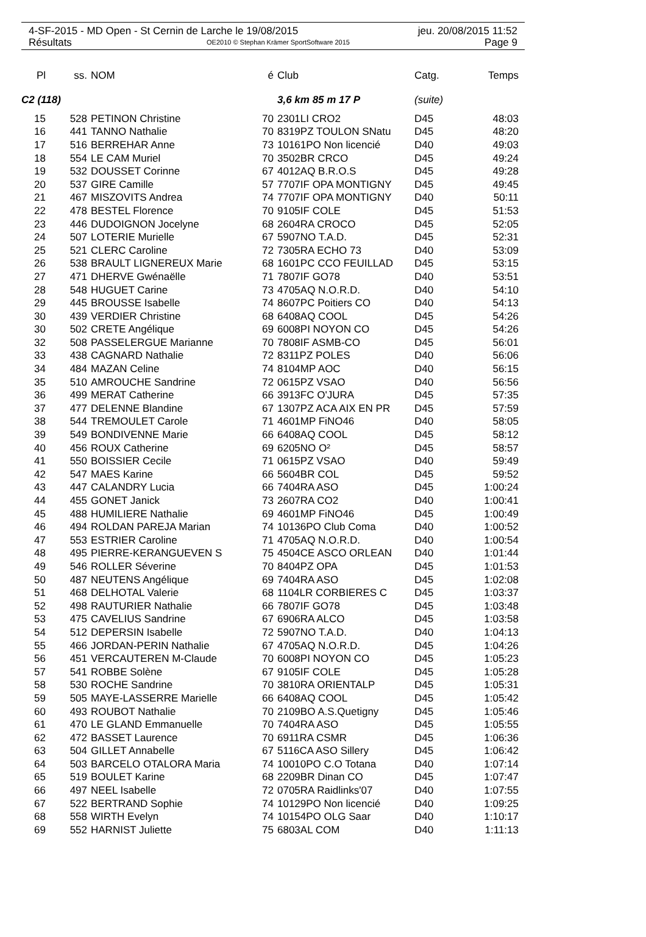4-SF-2015 - MD Open - St Cernin de Larche le 19/08/2015 jeu. 20/08/2015 11:52
Résultats OE2010 © Stephan Krämer SportSoftware 2015 Page 9
| Pl | ss. | NOM | é | Club | Catg. | Temps |
| --- | --- | --- | --- | --- | --- | --- |
| C2 (118) | | | | 3,6 km 85 m 17 P | (suite) | |
| 15 | 528 | PETINON Christine | 70 | 2301LI CRO2 | D45 | 48:03 |
| 16 | 441 | TANNO Nathalie | 70 | 8319PZ TOULON SNatu | D45 | 48:20 |
| 17 | 516 | BERREHAR Anne | 73 | 10161PO Non licencié | D40 | 49:03 |
| 18 | 554 | LE CAM Muriel | 70 | 3502BR CRCO | D45 | 49:24 |
| 19 | 532 | DOUSSET Corinne | 67 | 4012AQ B.R.O.S | D45 | 49:28 |
| 20 | 537 | GIRE Camille | 57 | 7707IF OPA MONTIGNY | D45 | 49:45 |
| 21 | 467 | MISZOVITS Andrea | 74 | 7707IF OPA MONTIGNY | D40 | 50:11 |
| 22 | 478 | BESTEL Florence | 70 | 9105IF COLE | D45 | 51:53 |
| 23 | 446 | DUDOIGNON Jocelyne | 68 | 2604RA CROCO | D45 | 52:05 |
| 24 | 507 | LOTERIE Murielle | 67 | 5907NO T.A.D. | D45 | 52:31 |
| 25 | 521 | CLERC Caroline | 72 | 7305RA ECHO 73 | D40 | 53:09 |
| 26 | 538 | BRAULT LIGNEREUX Marie | 68 | 1601PC CCO FEUILLAD | D45 | 53:15 |
| 27 | 471 | DHERVE Gwénaëlle | 71 | 7807IF GO78 | D40 | 53:51 |
| 28 | 548 | HUGUET Carine | 73 | 4705AQ N.O.R.D. | D40 | 54:10 |
| 29 | 445 | BROUSSE Isabelle | 74 | 8607PC Poitiers CO | D40 | 54:13 |
| 30 | 439 | VERDIER Christine | 68 | 6408AQ COOL | D45 | 54:26 |
| 30 | 502 | CRETE Angélique | 69 | 6008PI NOYON CO | D45 | 54:26 |
| 32 | 508 | PASSELERGUE Marianne | 70 | 7808IF ASMB-CO | D45 | 56:01 |
| 33 | 438 | CAGNARD Nathalie | 72 | 8311PZ POLES | D40 | 56:06 |
| 34 | 484 | MAZAN Celine | 74 | 8104MP AOC | D40 | 56:15 |
| 35 | 510 | AMROUCHE Sandrine | 72 | 0615PZ VSAO | D40 | 56:56 |
| 36 | 499 | MERAT Catherine | 66 | 3913FC O'JURA | D45 | 57:35 |
| 37 | 477 | DELENNE Blandine | 67 | 1307PZ ACA AIX EN PR | D45 | 57:59 |
| 38 | 544 | TREMOULET Carole | 71 | 4601MP FiNO46 | D40 | 58:05 |
| 39 | 549 | BONDIVENNE Marie | 66 | 6408AQ COOL | D45 | 58:12 |
| 40 | 456 | ROUX Catherine | 69 | 6205NO O² | D45 | 58:57 |
| 41 | 550 | BOISSIER Cecile | 71 | 0615PZ VSAO | D40 | 59:49 |
| 42 | 547 | MAES Karine | 66 | 5604BR COL | D45 | 59:52 |
| 43 | 447 | CALANDRY Lucia | 66 | 7404RA ASO | D45 | 1:00:24 |
| 44 | 455 | GONET Janick | 73 | 2607RA CO2 | D40 | 1:00:41 |
| 45 | 488 | HUMILIERE Nathalie | 69 | 4601MP FiNO46 | D45 | 1:00:49 |
| 46 | 494 | ROLDAN PAREJA Marian | 74 | 10136PO Club Coma | D40 | 1:00:52 |
| 47 | 553 | ESTRIER Caroline | 71 | 4705AQ N.O.R.D. | D40 | 1:00:54 |
| 48 | 495 | PIERRE-KERANGUEVEN S | 75 | 4504CE ASCO ORLEAN | D40 | 1:01:44 |
| 49 | 546 | ROLLER Séverine | 70 | 8404PZ OPA | D45 | 1:01:53 |
| 50 | 487 | NEUTENS Angélique | 69 | 7404RA ASO | D45 | 1:02:08 |
| 51 | 468 | DELHOTAL Valerie | 68 | 1104LR CORBIERES C | D45 | 1:03:37 |
| 52 | 498 | RAUTURIER Nathalie | 66 | 7807IF GO78 | D45 | 1:03:48 |
| 53 | 475 | CAVELIUS Sandrine | 67 | 6906RA ALCO | D45 | 1:03:58 |
| 54 | 512 | DEPERSIN Isabelle | 72 | 5907NO T.A.D. | D40 | 1:04:13 |
| 55 | 466 | JORDAN-PERIN Nathalie | 67 | 4705AQ N.O.R.D. | D45 | 1:04:26 |
| 56 | 451 | VERCAUTEREN M-Claude | 70 | 6008PI NOYON CO | D45 | 1:05:23 |
| 57 | 541 | ROBBE Solène | 67 | 9105IF COLE | D45 | 1:05:28 |
| 58 | 530 | ROCHE Sandrine | 70 | 3810RA ORIENTALP | D45 | 1:05:31 |
| 59 | 505 | MAYE-LASSERRE Marielle | 66 | 6408AQ COOL | D45 | 1:05:42 |
| 60 | 493 | ROUBOT Nathalie | 70 | 2109BO A.S.Quetigny | D45 | 1:05:46 |
| 61 | 470 | LE GLAND Emmanuelle | 70 | 7404RA ASO | D45 | 1:05:55 |
| 62 | 472 | BASSET Laurence | 70 | 6911RA CSMR | D45 | 1:06:36 |
| 63 | 504 | GILLET Annabelle | 67 | 5116CA ASO Sillery | D45 | 1:06:42 |
| 64 | 503 | BARCELO OTALORA Maria | 74 | 10010PO C.O Totana | D40 | 1:07:14 |
| 65 | 519 | BOULET Karine | 68 | 2209BR Dinan CO | D45 | 1:07:47 |
| 66 | 497 | NEEL Isabelle | 72 | 0705RA Raidlinks'07 | D40 | 1:07:55 |
| 67 | 522 | BERTRAND Sophie | 74 | 10129PO Non licencié | D40 | 1:09:25 |
| 68 | 558 | WIRTH Evelyn | 74 | 10154PO OLG Saar | D40 | 1:10:17 |
| 69 | 552 | HARNIST Juliette | 75 | 6803AL COM | D40 | 1:11:13 |